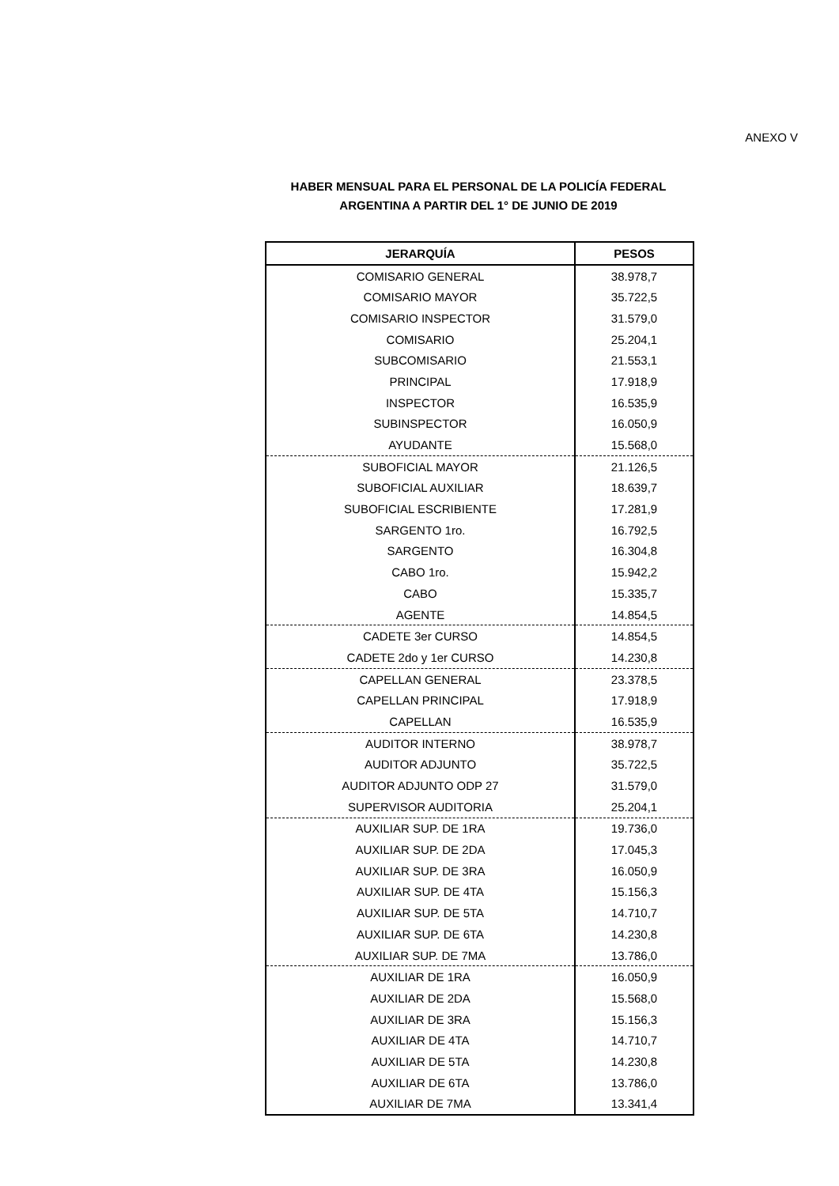ANEXO V
HABER MENSUAL PARA EL PERSONAL DE LA POLICÍA FEDERAL
ARGENTINA A PARTIR DEL 1° DE JUNIO DE 2019
| JERARQUÍA | PESOS |
| --- | --- |
| COMISARIO GENERAL | 38.978,7 |
| COMISARIO MAYOR | 35.722,5 |
| COMISARIO INSPECTOR | 31.579,0 |
| COMISARIO | 25.204,1 |
| SUBCOMISARIO | 21.553,1 |
| PRINCIPAL | 17.918,9 |
| INSPECTOR | 16.535,9 |
| SUBINSPECTOR | 16.050,9 |
| AYUDANTE | 15.568,0 |
| SUBOFICIAL MAYOR | 21.126,5 |
| SUBOFICIAL AUXILIAR | 18.639,7 |
| SUBOFICIAL ESCRIBIENTE | 17.281,9 |
| SARGENTO 1ro. | 16.792,5 |
| SARGENTO | 16.304,8 |
| CABO 1ro. | 15.942,2 |
| CABO | 15.335,7 |
| AGENTE | 14.854,5 |
| CADETE 3er CURSO | 14.854,5 |
| CADETE 2do y 1er CURSO | 14.230,8 |
| CAPELLAN GENERAL | 23.378,5 |
| CAPELLAN PRINCIPAL | 17.918,9 |
| CAPELLAN | 16.535,9 |
| AUDITOR INTERNO | 38.978,7 |
| AUDITOR ADJUNTO | 35.722,5 |
| AUDITOR ADJUNTO ODP 27 | 31.579,0 |
| SUPERVISOR AUDITORIA | 25.204,1 |
| AUXILIAR SUP. DE 1RA | 19.736,0 |
| AUXILIAR SUP. DE 2DA | 17.045,3 |
| AUXILIAR SUP. DE 3RA | 16.050,9 |
| AUXILIAR SUP. DE 4TA | 15.156,3 |
| AUXILIAR SUP. DE 5TA | 14.710,7 |
| AUXILIAR SUP. DE 6TA | 14.230,8 |
| AUXILIAR SUP. DE 7MA | 13.786,0 |
| AUXILIAR DE 1RA | 16.050,9 |
| AUXILIAR DE 2DA | 15.568,0 |
| AUXILIAR DE 3RA | 15.156,3 |
| AUXILIAR DE 4TA | 14.710,7 |
| AUXILIAR DE 5TA | 14.230,8 |
| AUXILIAR DE 6TA | 13.786,0 |
| AUXILIAR DE 7MA | 13.341,4 |